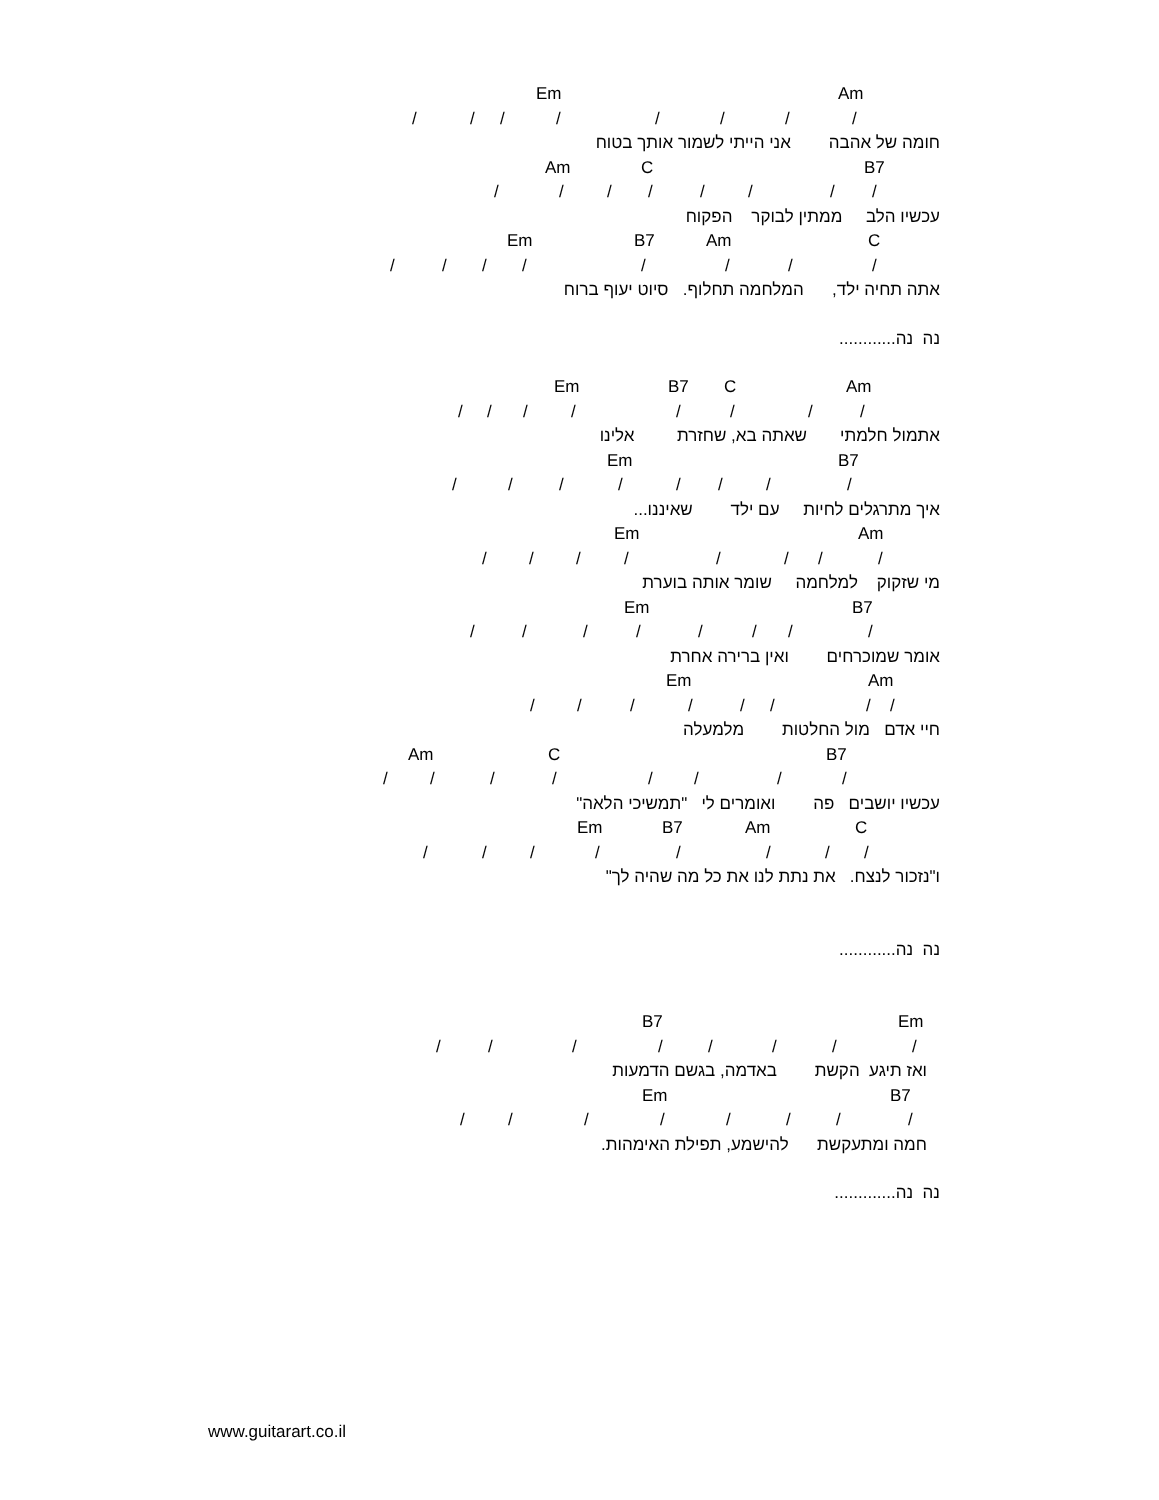Em Am
/ / / / / / / /
חומה של אהבה אני הייתי לשמור אותך בטוח
Am C B7
/ / / / / / / /
עכשיו הלב ממתין לבוקר הפקוח
Em B7 Am C
/ / / / / / / /
אתה תחיה ילד, המלחמה תחלוף. סיוט יעוף ברוח
נה נה............
Em B7 C Am
/ / / / / / / /
אתמול חלמתי שאתה בא, שחזרת אלינו
Em B7
/ / / / / / / /
איך מתרגלים לחיות עם ילד שאיננו...
Em Am
/ / / / / / / /
מי שזקוק למלחמה שומר אותה בוערת
Em B7
/ / / / / / / /
אומר שמוכרחים ואין ברירה אחרת
Em Am
/ / / / / / / /
חיי אדם מול החלטות מלמעלה
Am C B7
/ / / / / / / /
עכשיו יושבים פה ואומרים לי "תמשיכי הלאה"
Em B7 Am C
/ / / / / / / /
ו"נזכור לנצח. את נתת לנו את כל מה שהיה לך"
נה נה............
B7 Em
/ / / / / / / /
ואז תיגע הקשת באדמה, בגשם הדמעות
Em B7
/ / / / / / / /
חמה ומתעקשת להישמע, תפילת האימהות.
נה נה.............
www.guitarart.co.il